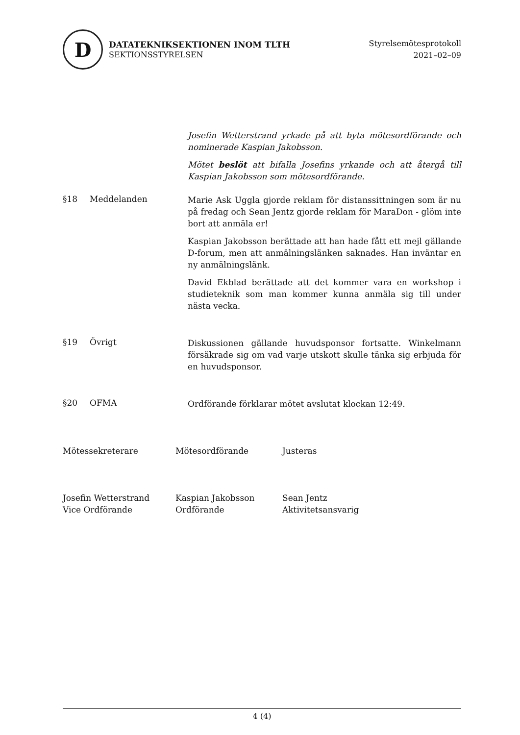D
DATATEKNIKSEKTIONEN INOM TLTH
SEKTIONSSTYRELSEN
Styrelsemötesprotokoll
2021–02–09
Josefin Wetterstrand yrkade på att byta mötesordförande och nominerade Kaspian Jakobsson.
Mötet beslöt att bifalla Josefins yrkande och att återgå till Kaspian Jakobsson som mötesordförande.
§18 Meddelanden
Marie Ask Uggla gjorde reklam för distanssittningen som är nu på fredag och Sean Jentz gjorde reklam för MaraDon - glöm inte bort att anmäla er!
Kaspian Jakobsson berättade att han hade fått ett mejl gällande D-forum, men att anmälningslänken saknades. Han inväntar en ny anmälningslänk.
David Ekblad berättade att det kommer vara en workshop i studieteknik som man kommer kunna anmäla sig till under nästa vecka.
§19 Övrigt
Diskussionen gällande huvudsponsor fortsatte. Winkelmann försäkrade sig om vad varje utskott skulle tänka sig erbjuda för en huvudsponsor.
§20 OFMA
Ordförande förklarar mötet avslutat klockan 12:49.
Mötessekreterare
Josefin Wetterstrand
Vice Ordförande
Mötesordförande
Kaspian Jakobsson
Ordförande
Justeras
Sean Jentz
Aktivitetsansvarig
4 (4)